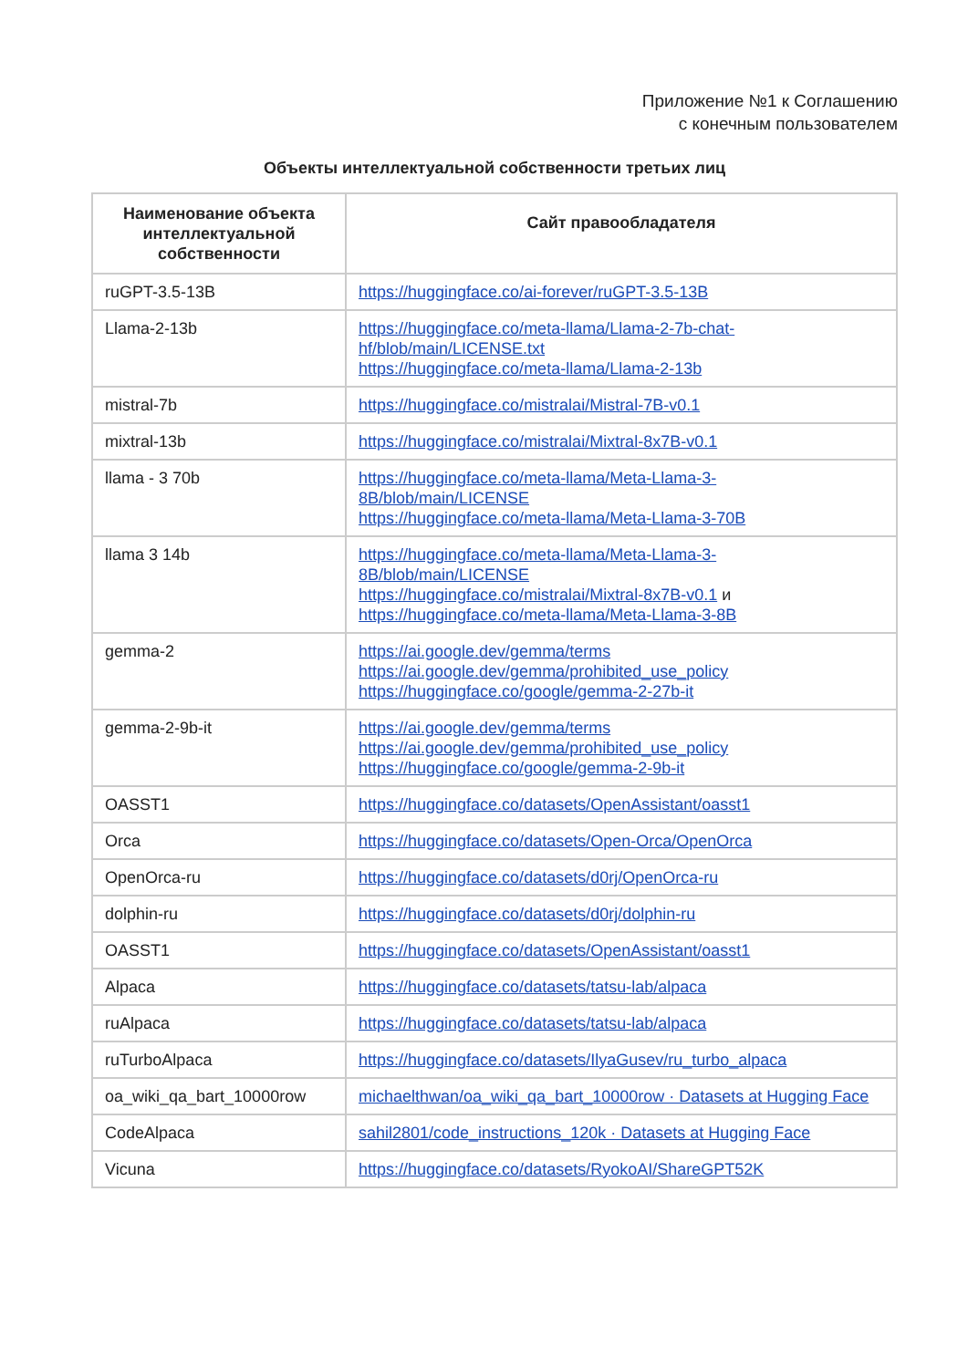Приложение №1 к Соглашению
с конечным пользователем
Объекты интеллектуальной собственности третьих лиц
| Наименование объекта интеллектуальной собственности | Сайт правообладателя |
| --- | --- |
| ruGPT-3.5-13B | https://huggingface.co/ai-forever/ruGPT-3.5-13B |
| Llama-2-13b | https://huggingface.co/meta-llama/Llama-2-7b-chat-hf/blob/main/LICENSE.txt https://huggingface.co/meta-llama/Llama-2-13b |
| mistral-7b | https://huggingface.co/mistralai/Mistral-7B-v0.1 |
| mixtral-13b | https://huggingface.co/mistralai/Mixtral-8x7B-v0.1 |
| llama - 3 70b | https://huggingface.co/meta-llama/Meta-Llama-3-8B/blob/main/LICENSE https://huggingface.co/meta-llama/Meta-Llama-3-70B |
| llama 3 14b | https://huggingface.co/meta-llama/Meta-Llama-3-8B/blob/main/LICENSE https://huggingface.co/mistralai/Mixtral-8x7B-v0.1 и https://huggingface.co/meta-llama/Meta-Llama-3-8B |
| gemma-2 | https://ai.google.dev/gemma/terms https://ai.google.dev/gemma/prohibited_use_policy https://huggingface.co/google/gemma-2-27b-it |
| gemma-2-9b-it | https://ai.google.dev/gemma/terms https://ai.google.dev/gemma/prohibited_use_policy https://huggingface.co/google/gemma-2-9b-it |
| OASST1 | https://huggingface.co/datasets/OpenAssistant/oasst1 |
| Orca | https://huggingface.co/datasets/Open-Orca/OpenOrca |
| OpenOrca-ru | https://huggingface.co/datasets/d0rj/OpenOrca-ru |
| dolphin-ru | https://huggingface.co/datasets/d0rj/dolphin-ru |
| OASST1 | https://huggingface.co/datasets/OpenAssistant/oasst1 |
| Alpaca | https://huggingface.co/datasets/tatsu-lab/alpaca |
| ruAlpaca | https://huggingface.co/datasets/tatsu-lab/alpaca |
| ruTurboAlpaca | https://huggingface.co/datasets/IlyaGusev/ru_turbo_alpaca |
| oa_wiki_qa_bart_10000row | michaelthwan/oa_wiki_qa_bart_10000row · Datasets at Hugging Face |
| CodeAlpaca | sahil2801/code_instructions_120k · Datasets at Hugging Face |
| Vicuna | https://huggingface.co/datasets/RyokoAI/ShareGPT52K |